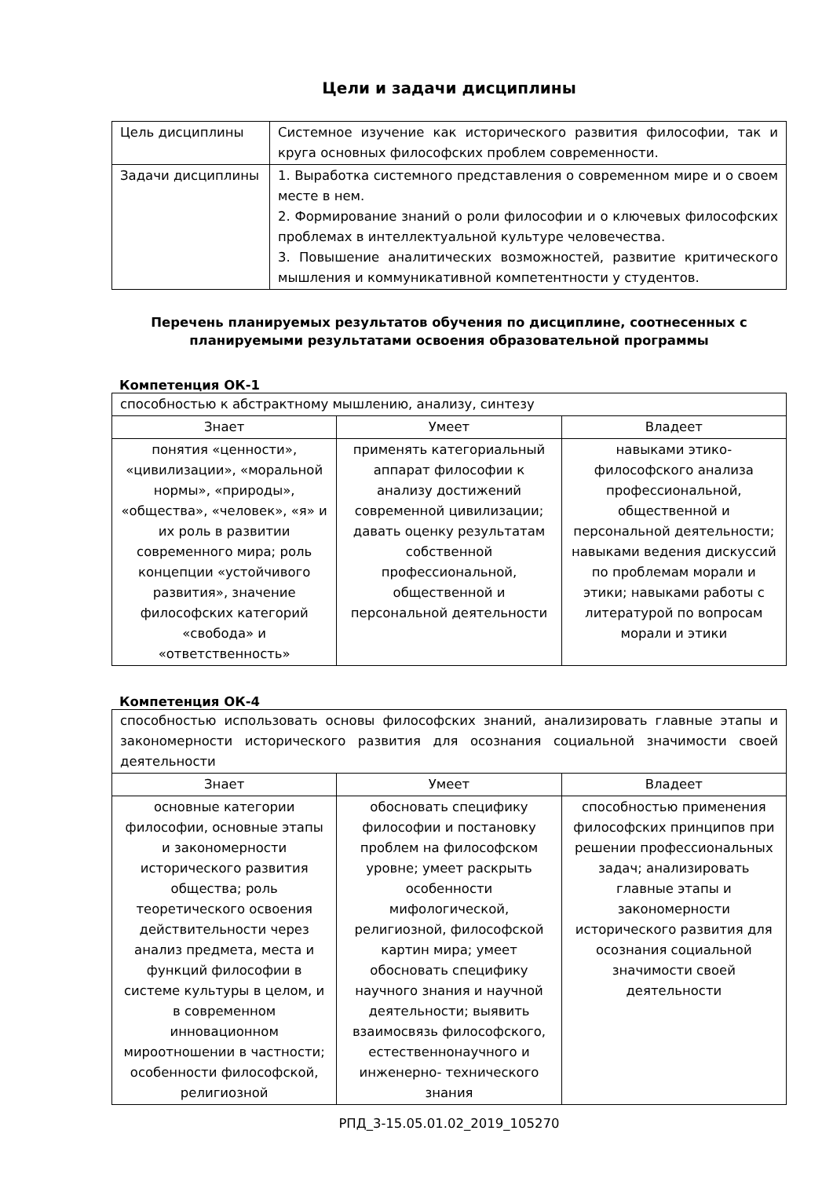Цели и задачи дисциплины
| Цель дисциплины | Системное изучение как исторического развития философии, так и круга основных философских проблем современности. |
| Задачи дисциплины | 1. Выработка системного представления о современном мире и о своем месте в нем. 2. Формирование знаний о роли философии и о ключевых философских проблемах в интеллектуальной культуре человечества. 3. Повышение аналитических возможностей, развитие критического мышления и коммуникативной компетентности у студентов. |
Перечень планируемых результатов обучения по дисциплине, соотнесенных с планируемыми результатами освоения образовательной программы
Компетенция ОК-1
| способностью к абстрактному мышлению, анализу, синтезу | | |
| Знает | Умеет | Владеет |
| понятия «ценности», «цивилизации», «моральной нормы», «природы», «общества», «человек», «я» и их роль в развитии современного мира; роль концепции «устойчивого развития», значение философских категорий «свобода» и «ответственность» | применять категориальный аппарат философии к анализу достижений современной цивилизации; давать оценку результатам собственной профессиональной, общественной и персональной деятельности | навыками этико-философского анализа профессиональной, общественной и персональной деятельности; навыками ведения дискуссий по проблемам морали и этики; навыками работы с литературой по вопросам морали и этики |
Компетенция ОК-4
| способностью использовать основы философских знаний, анализировать главные этапы и закономерности исторического развития для осознания социальной значимости своей деятельности | | |
| Знает | Умеет | Владеет |
| основные категории философии, основные этапы и закономерности исторического развития общества; роль теоретического освоения действительности через анализ предмета, места и функций философии в системе культуры в целом, и в современном инновационном мироотношении в частности; особенности философской, религиозной | обосновать специфику философии и постановку проблем на философском уровне; умеет раскрыть особенности мифологической, религиозной, философской картин мира; умеет обосновать специфику научного знания и научной деятельности; выявить взаимосвязь философского, естественнонаучного и инженерно- технического знания | способностью применения философских принципов при решении профессиональных задач; анализировать главные этапы и закономерности исторического развития для осознания социальной значимости своей деятельности |
РПД_3-15.05.01.02_2019_105270